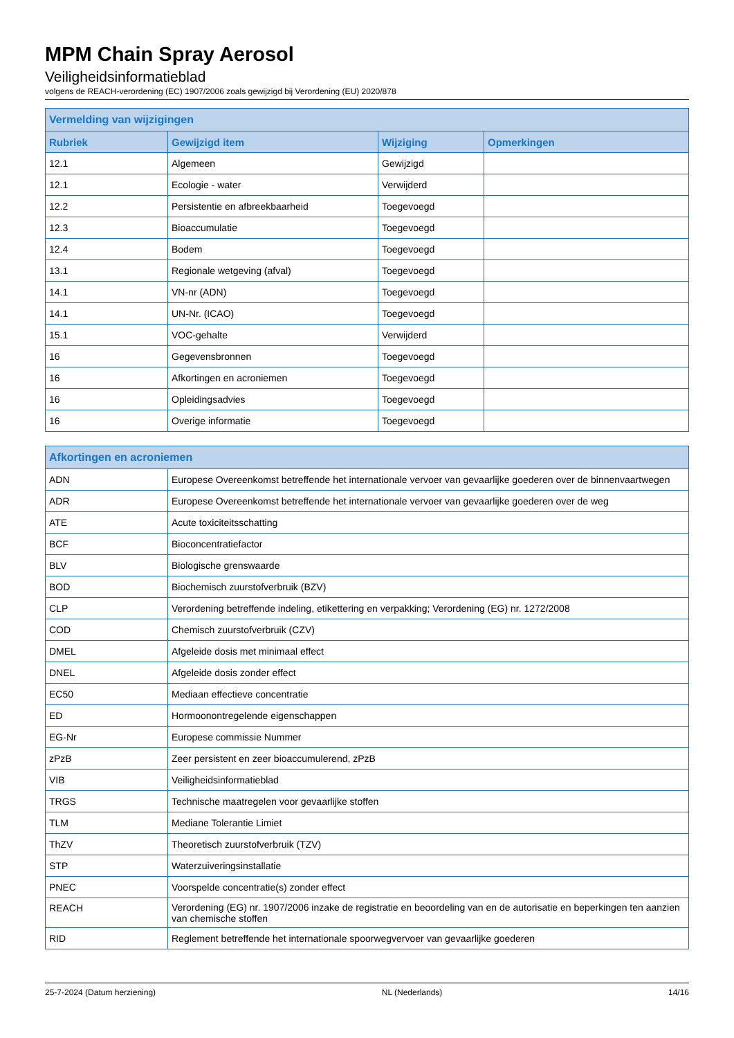MPM Chain Spray Aerosol
Veiligheidsinformatieblad
volgens de REACH-verordening (EC) 1907/2006 zoals gewijzigd bij Verordening (EU) 2020/878
| Vermelding van wijzigingen | | | |
| --- | --- | --- | --- |
| Rubriek | Gewijzigd item | Wijziging | Opmerkingen |
| 12.1 | Algemeen | Gewijzigd | |
| 12.1 | Ecologie - water | Verwijderd | |
| 12.2 | Persistentie en afbreekbaarheid | Toegevoegd | |
| 12.3 | Bioaccumulatie | Toegevoegd | |
| 12.4 | Bodem | Toegevoegd | |
| 13.1 | Regionale wetgeving (afval) | Toegevoegd | |
| 14.1 | VN-nr (ADN) | Toegevoegd | |
| 14.1 | UN-Nr. (ICAO) | Toegevoegd | |
| 15.1 | VOC-gehalte | Verwijderd | |
| 16 | Gegevensbronnen | Toegevoegd | |
| 16 | Afkortingen en acroniemen | Toegevoegd | |
| 16 | Opleidingsadvies | Toegevoegd | |
| 16 | Overige informatie | Toegevoegd | |
| Afkortingen en acroniemen | |
| --- | --- |
| ADN | Europese Overeenkomst betreffende het internationale vervoer van gevaarlijke goederen over de binnenvaartwegen |
| ADR | Europese Overeenkomst betreffende het internationale vervoer van gevaarlijke goederen over de weg |
| ATE | Acute toxiciteitsschatting |
| BCF | Bioconcentratiefactor |
| BLV | Biologische grenswaarde |
| BOD | Biochemisch zuurstofverbruik (BZV) |
| CLP | Verordening betreffende indeling, etikettering en verpakking; Verordening (EG) nr. 1272/2008 |
| COD | Chemisch zuurstofverbruik (CZV) |
| DMEL | Afgeleide dosis met minimaal effect |
| DNEL | Afgeleide dosis zonder effect |
| EC50 | Mediaan effectieve concentratie |
| ED | Hormoonontregelende eigenschappen |
| EG-Nr | Europese commissie Nummer |
| zPzB | Zeer persistent en zeer bioaccumulerend, zPzB |
| VIB | Veiligheidsinformatieblad |
| TRGS | Technische maatregelen voor gevaarlijke stoffen |
| TLM | Mediane Tolerantie Limiet |
| ThZV | Theoretisch zuurstofverbruik (TZV) |
| STP | Waterzuiveringsinstallatie |
| PNEC | Voorspelde concentratie(s) zonder effect |
| REACH | Verordening (EG) nr. 1907/2006 inzake de registratie en beoordeling van en de autorisatie en beperkingen ten aanzien van chemische stoffen |
| RID | Reglement betreffende het internationale spoorwegvervoer van gevaarlijke goederen |
25-7-2024 (Datum herziening) NL (Nederlands) 14/16